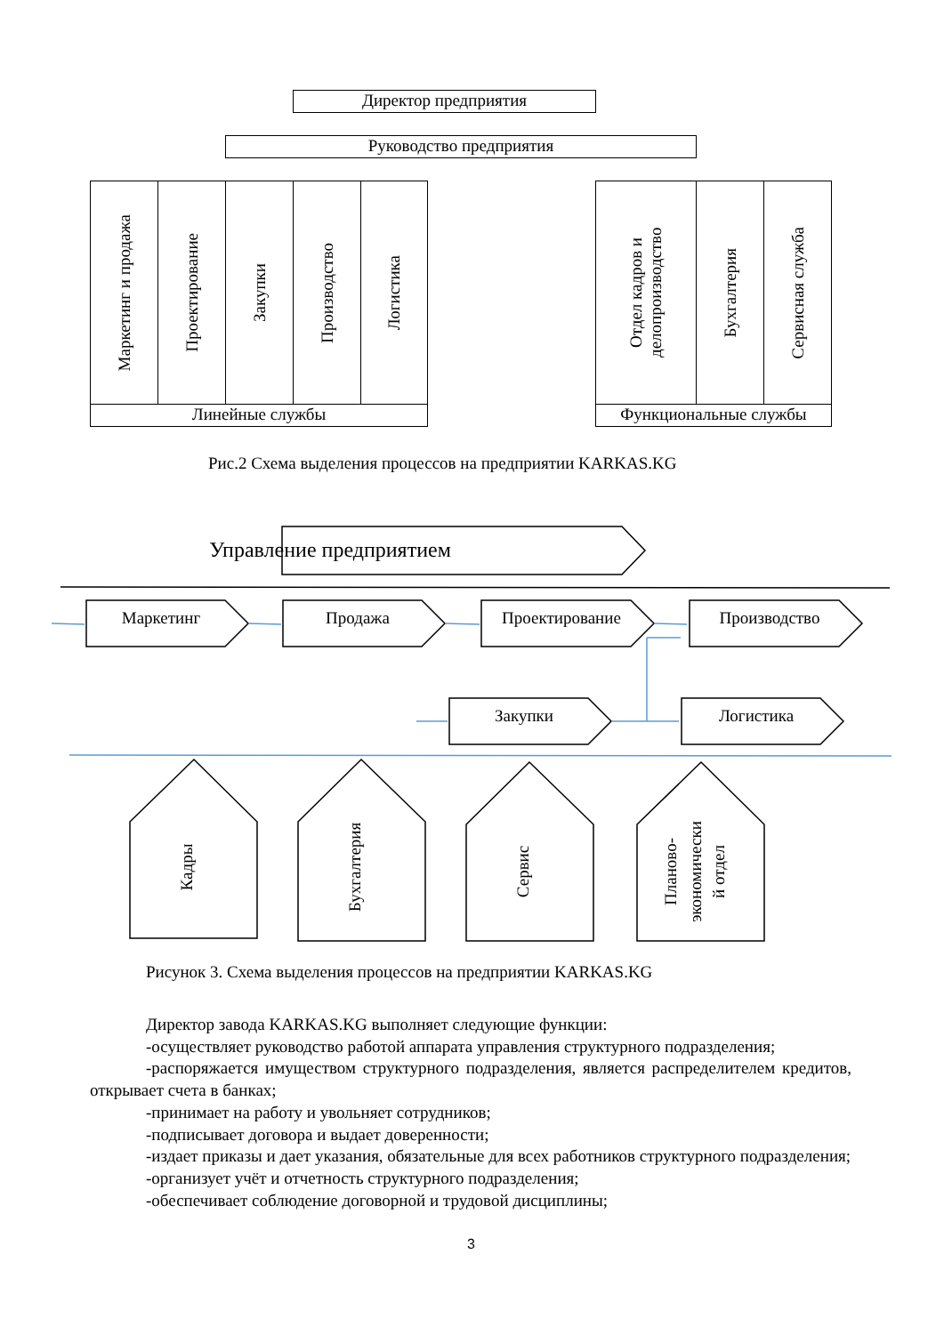Директор предприятия
Руководство предприятия
Маркетинг и продажа
Проектирование
Закупки
Производство
Логистика
Линейные службы
Отдел кадров и делопроизводство
Бухгалтерия
Сервисная служба
Функциональные службы
Рис.2 Схема выделения процессов на предприятии KARKAS.KG
Управление предприятием
Маркетинг
Продажа
Проектирование
Производство
Закупки
Логистика
Кадры
Бухгалтерия
Сервис
Планово-
экономически
й отдел
Рисунок 3. Схема выделения процессов на предприятии KARKAS.KG
Директор завода KARKAS.KG выполняет следующие функции:
-осуществляет руководство работой аппарата управления структурного подразделения;
-распоряжается имуществом структурного подразделения, является распределителем кредитов, открывает счета в банках;
-принимает на работу и увольняет сотрудников;
-подписывает договора и выдает доверенности;
-издает приказы и дает указания, обязательные для всех работников структурного подразделения;
-организует учёт и отчетность структурного подразделения;
-обеспечивает соблюдение договорной и трудовой дисциплины;
3